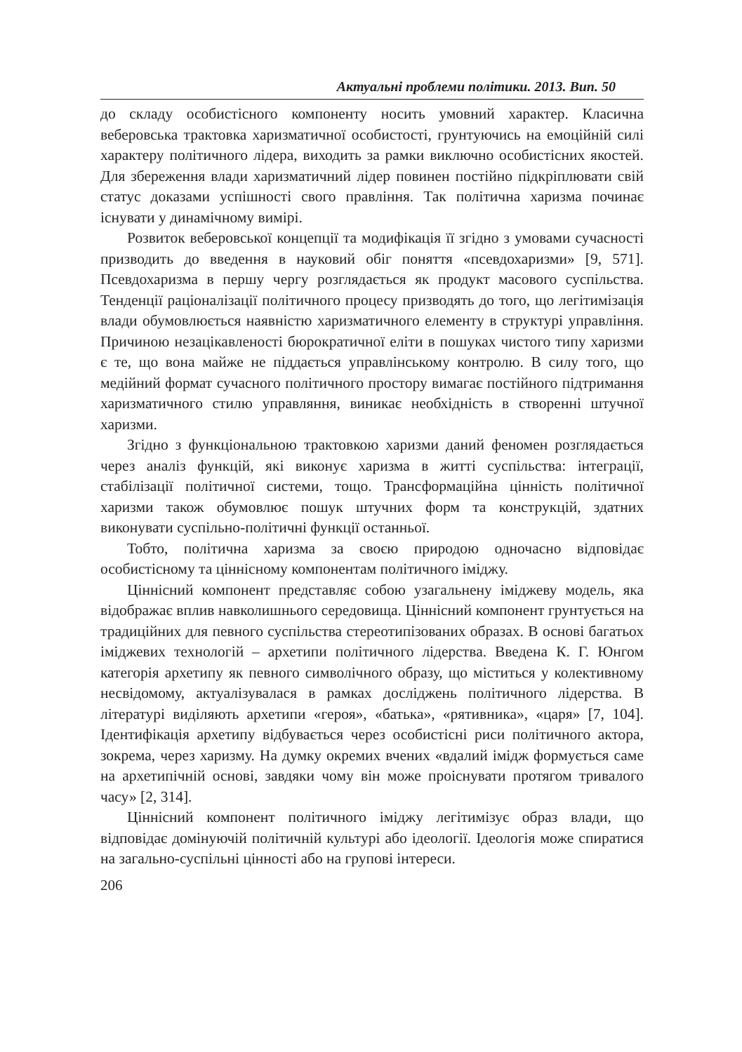Актуальні проблеми політики. 2013. Вип. 50
до складу особистісного компоненту носить умовний характер. Класична веберовська трактовка харизматичної особистості, грунтуючись на емоційній силі характеру політичного лідера, виходить за рамки виключно особистісних якостей. Для збереження влади харизматичний лідер повинен постійно підкріплювати свій статус доказами успішності свого правління. Так політична харизма починає існувати у динамічному вимірі.
Розвиток веберовської концепції та модифікація її згідно з умовами сучасності призводить до введення в науковий обіг поняття «псевдохаризми» [9, 571]. Псевдохаризма в першу чергу розглядається як продукт масового суспільства. Тенденції раціоналізації політичного процесу призводять до того, що легітимізація влади обумовлюється наявністю харизматичного елементу в структурі управління. Причиною незацікавленості бюрократичної еліти в пошуках чистого типу харизми є те, що вона майже не піддається управлінському контролю. В силу того, що медійний формат сучасного політичного простору вимагає постійного підтримання харизматичного стилю управляння, виникає необхідність в створенні штучної харизми.
Згідно з функціональною трактовкою харизми даний феномен розглядається через аналіз функцій, які виконує харизма в житті суспільства: інтеграції, стабілізації політичної системи, тощо. Трансформаційна цінність політичної харизми також обумовлює пошук штучних форм та конструкцій, здатних виконувати суспільно-політичні функції останньої.
Тобто, політична харизма за своєю природою одночасно відповідає особистісному та ціннісному компонентам політичного іміджу.
Ціннісний компонент представляє собою узагальнену іміджеву модель, яка відображає вплив навколишнього середовища. Ціннісний компонент грунтується на традиційних для певного суспільства стереотипізованих образах. В основі багатьох іміджевих технологій – архетипи політичного лідерства. Введена К. Г. Юнгом категорія архетипу як певного символічного образу, що міститься у колективному несвідомому, актуалізувалася в рамках досліджень політичного лідерства. В літературі виділяють архетипи «героя», «батька», «рятивника», «царя» [7, 104]. Ідентифікація архетипу відбувається через особистісні риси політичного актора, зокрема, через харизму. На думку окремих вчених «вдалий імідж формується саме на архетипічній основі, завдяки чому він може проіснувати протягом тривалого часу» [2, 314].
Ціннісний компонент політичного іміджу легітимізує образ влади, що відповідає домінуючій політичній культурі або ідеології. Ідеологія може спиратися на загально-суспільні цінності або на групові інтереси.
206